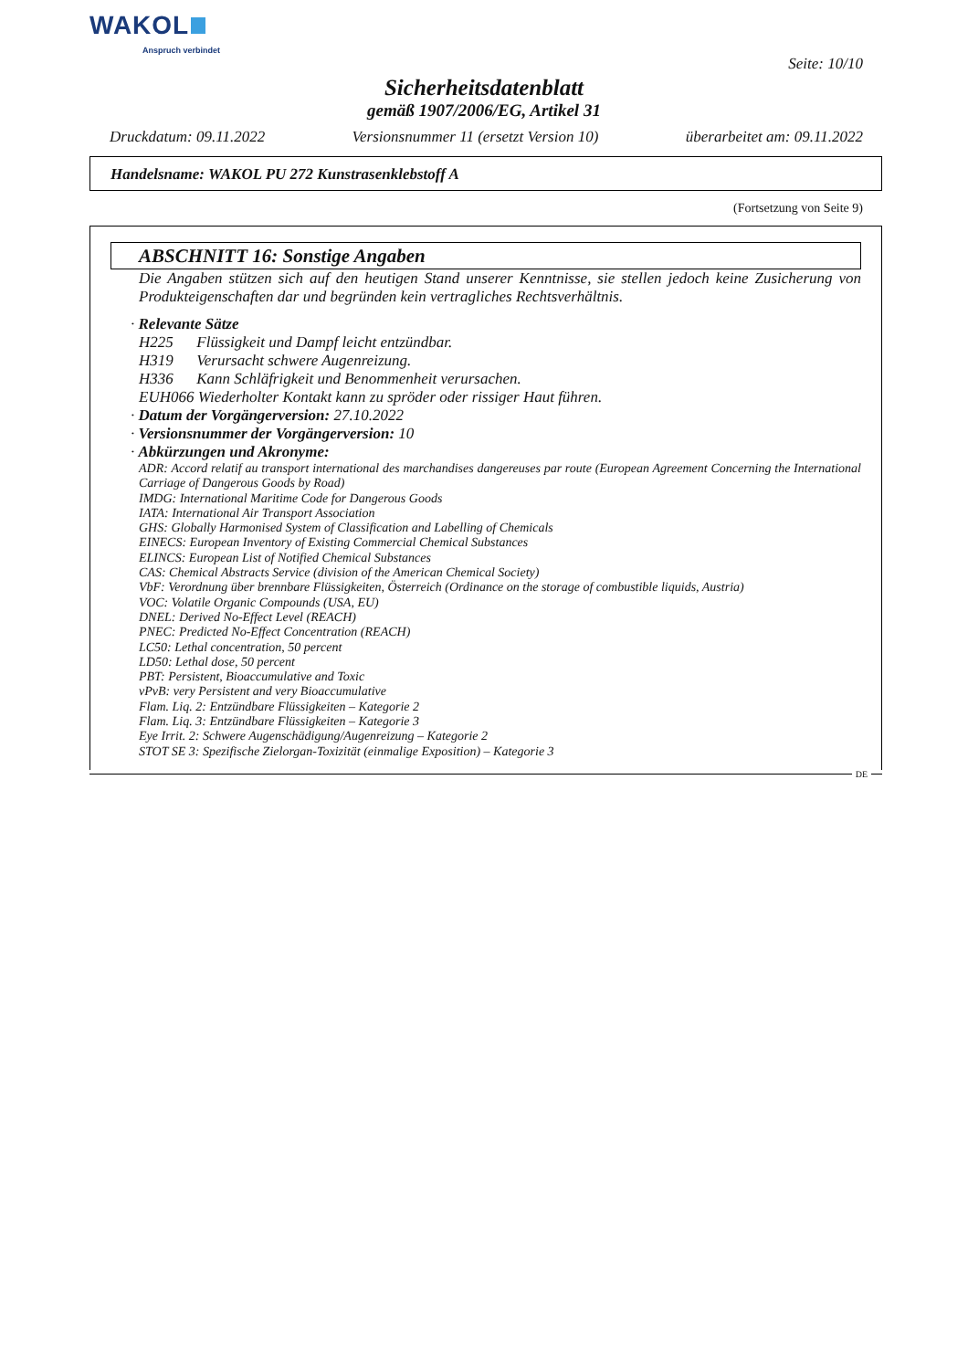WAKOL
Anspruch verbindet
Seite: 10/10
Sicherheitsdatenblatt
gemäß 1907/2006/EG, Artikel 31
Druckdatum: 09.11.2022 Versionsnummer 11 (ersetzt Version 10) überarbeitet am: 09.11.2022
Handelsname: WAKOL PU 272 Kunstrasenklebstoff A
(Fortsetzung von Seite 9)
ABSCHNITT 16: Sonstige Angaben
Die Angaben stützen sich auf den heutigen Stand unserer Kenntnisse, sie stellen jedoch keine Zusicherung von Produkteigenschaften dar und begründen kein vertragliches Rechtsverhältnis.
· Relevante Sätze
H225 Flüssigkeit und Dampf leicht entzündbar.
H319 Verursacht schwere Augenreizung.
H336 Kann Schläfrigkeit und Benommenheit verursachen.
EUH066 Wiederholter Kontakt kann zu spröder oder rissiger Haut führen.
· Datum der Vorgängerversion: 27.10.2022
· Versionsnummer der Vorgängerversion: 10
· Abkürzungen und Akronyme:
ADR: Accord relatif au transport international des marchandises dangereuses par route (European Agreement Concerning the International Carriage of Dangerous Goods by Road)
IMDG: International Maritime Code for Dangerous Goods
IATA: International Air Transport Association
GHS: Globally Harmonised System of Classification and Labelling of Chemicals
EINECS: European Inventory of Existing Commercial Chemical Substances
ELINCS: European List of Notified Chemical Substances
CAS: Chemical Abstracts Service (division of the American Chemical Society)
VbF: Verordnung über brennbare Flüssigkeiten, Österreich (Ordinance on the storage of combustible liquids, Austria)
VOC: Volatile Organic Compounds (USA, EU)
DNEL: Derived No-Effect Level (REACH)
PNEC: Predicted No-Effect Concentration (REACH)
LC50: Lethal concentration, 50 percent
LD50: Lethal dose, 50 percent
PBT: Persistent, Bioaccumulative and Toxic
vPvB: very Persistent and very Bioaccumulative
Flam. Liq. 2: Entzündbare Flüssigkeiten – Kategorie 2
Flam. Liq. 3: Entzündbare Flüssigkeiten – Kategorie 3
Eye Irrit. 2: Schwere Augenschädigung/Augenreizung – Kategorie 2
STOT SE 3: Spezifische Zielorgan-Toxizität (einmalige Exposition) – Kategorie 3
DE